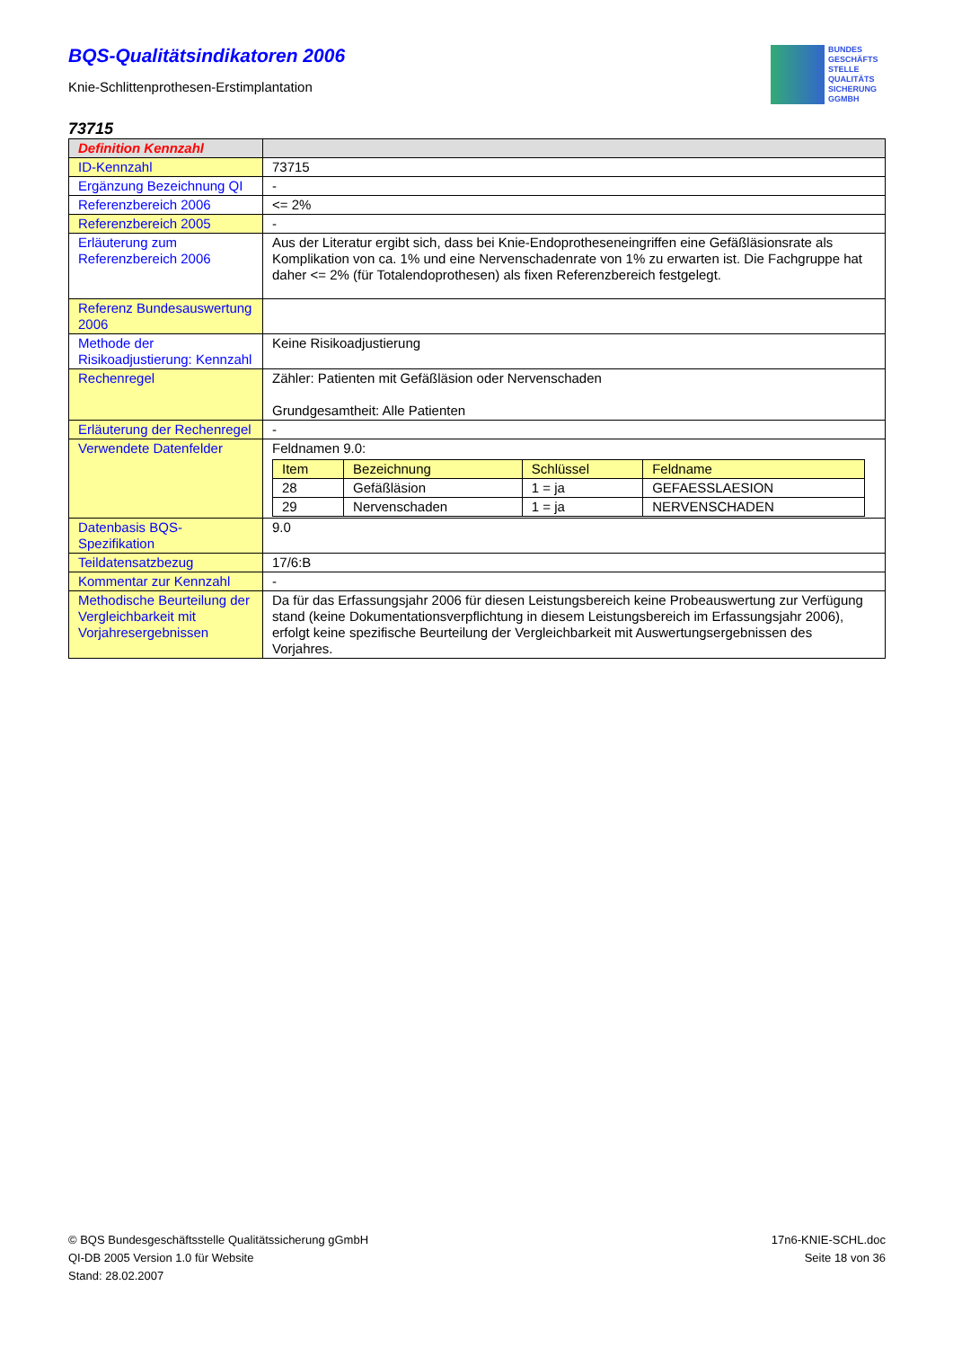BQS-Qualitätsindikatoren 2006
Knie-Schlittenprothesen-Erstimplantation
BUNDES
GESCHÄFTS
STELLE
QUALITÄTS
SICHERUNG
GGMBH
73715
| Definition Kennzahl | |
| ID-Kennzahl | 73715 |
| Ergänzung Bezeichnung QI | - |
| Referenzbereich 2006 | <= 2% |
| Referenzbereich 2005 | - |
| Erläuterung zum Referenzbereich 2006 | Aus der Literatur ergibt sich, dass bei Knie-Endoprotheseneingriffen eine Gefäßläsionsrate als Komplikation von ca. 1% und eine Nervenschadenrate von 1% zu erwarten ist. Die Fachgruppe hat daher <= 2% (für Totalendoprothesen) als fixen Referenzbereich festgelegt. |
| Referenz Bundesauswertung 2006 | |
| Methode der Risikoadjustierung: Kennzahl | Keine Risikoadjustierung |
| Rechenregel | Zähler: Patienten mit Gefäßläsion oder Nervenschaden Grundgesamtheit: Alle Patienten |
| Erläuterung der Rechenregel | - |
| Verwendete Datenfelder | Feldnamen 9.0: / Item / Bezeichnung / Schlüssel / Feldname / / --- / --- / --- / --- / / 28 / Gefäßläsion / 1 = ja / GEFAESSLAESION / / 29 / Nervenschaden / 1 = ja / NERVENSCHADEN / |
| Datenbasis BQS-Spezifikation | 9.0 |
| Teildatensatzbezug | 17/6:B |
| Kommentar zur Kennzahl | - |
| Methodische Beurteilung der Vergleichbarkeit mit Vorjahresergebnissen | Da für das Erfassungsjahr 2006 für diesen Leistungsbereich keine Probeauswertung zur Verfügung stand (keine Dokumentationsverpflichtung in diesem Leistungsbereich im Erfassungsjahr 2006), erfolgt keine spezifische Beurteilung der Vergleichbarkeit mit Auswertungsergebnissen des Vorjahres. |
© BQS Bundesgeschäftsstelle Qualitätssicherung gGmbH
QI-DB 2005 Version 1.0 für Website
Stand: 28.02.2007
17n6-KNIE-SCHL.doc
Seite 18 von 36